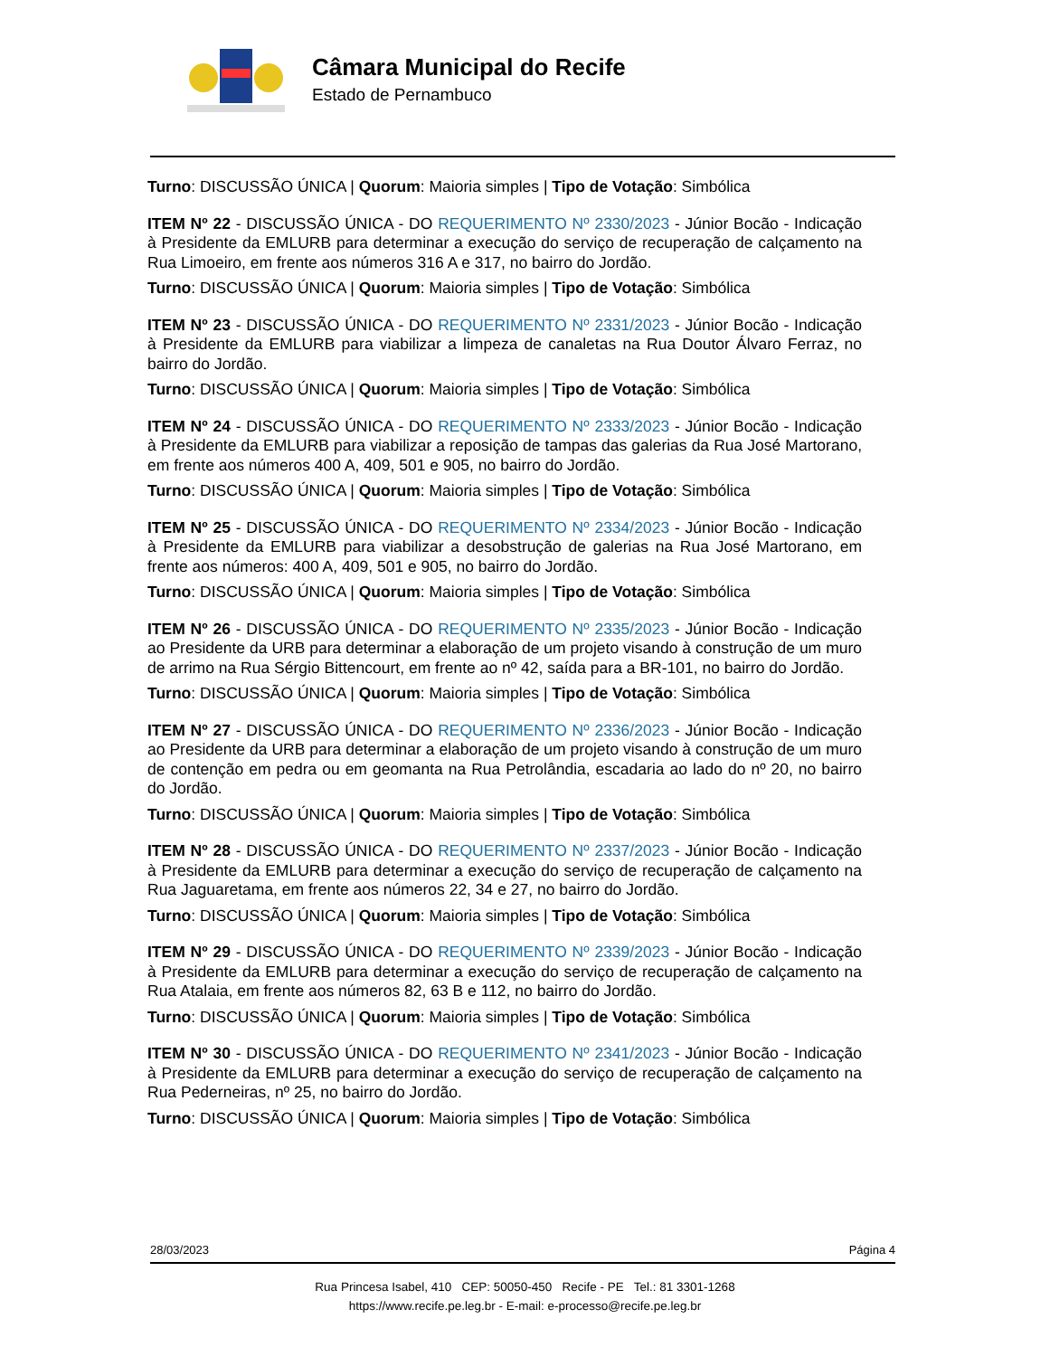Câmara Municipal do Recife
Estado de Pernambuco
Turno: DISCUSSÃO ÚNICA | Quorum: Maioria simples | Tipo de Votação: Simbólica
ITEM Nº 22 - DISCUSSÃO ÚNICA - DO REQUERIMENTO Nº 2330/2023 - Júnior Bocão - Indicação à Presidente da EMLURB para determinar a execução do serviço de recuperação de calçamento na Rua Limoeiro, em frente aos números 316 A e 317, no bairro do Jordão.
Turno: DISCUSSÃO ÚNICA | Quorum: Maioria simples | Tipo de Votação: Simbólica
ITEM Nº 23 - DISCUSSÃO ÚNICA - DO REQUERIMENTO Nº 2331/2023 - Júnior Bocão - Indicação à Presidente da EMLURB para viabilizar a limpeza de canaletas na Rua Doutor Álvaro Ferraz, no bairro do Jordão.
Turno: DISCUSSÃO ÚNICA | Quorum: Maioria simples | Tipo de Votação: Simbólica
ITEM Nº 24 - DISCUSSÃO ÚNICA - DO REQUERIMENTO Nº 2333/2023 - Júnior Bocão - Indicação à Presidente da EMLURB para viabilizar a reposição de tampas das galerias da Rua José Martorano, em frente aos números 400 A, 409, 501 e 905, no bairro do Jordão.
Turno: DISCUSSÃO ÚNICA | Quorum: Maioria simples | Tipo de Votação: Simbólica
ITEM Nº 25 - DISCUSSÃO ÚNICA - DO REQUERIMENTO Nº 2334/2023 - Júnior Bocão - Indicação à Presidente da EMLURB para viabilizar a desobstrução de galerias na Rua José Martorano, em frente aos números: 400 A, 409, 501 e 905, no bairro do Jordão.
Turno: DISCUSSÃO ÚNICA | Quorum: Maioria simples | Tipo de Votação: Simbólica
ITEM Nº 26 - DISCUSSÃO ÚNICA - DO REQUERIMENTO Nº 2335/2023 - Júnior Bocão - Indicação ao Presidente da URB para determinar a elaboração de um projeto visando à construção de um muro de arrimo na Rua Sérgio Bittencourt, em frente ao nº 42, saída para a BR-101, no bairro do Jordão.
Turno: DISCUSSÃO ÚNICA | Quorum: Maioria simples | Tipo de Votação: Simbólica
ITEM Nº 27 - DISCUSSÃO ÚNICA - DO REQUERIMENTO Nº 2336/2023 - Júnior Bocão - Indicação ao Presidente da URB para determinar a elaboração de um projeto visando à construção de um muro de contenção em pedra ou em geomanta na Rua Petrolândia, escadaria ao lado do nº 20, no bairro do Jordão.
Turno: DISCUSSÃO ÚNICA | Quorum: Maioria simples | Tipo de Votação: Simbólica
ITEM Nº 28 - DISCUSSÃO ÚNICA - DO REQUERIMENTO Nº 2337/2023 - Júnior Bocão - Indicação à Presidente da EMLURB para determinar a execução do serviço de recuperação de calçamento na Rua Jaguaretama, em frente aos números 22, 34 e 27, no bairro do Jordão.
Turno: DISCUSSÃO ÚNICA | Quorum: Maioria simples | Tipo de Votação: Simbólica
ITEM Nº 29 - DISCUSSÃO ÚNICA - DO REQUERIMENTO Nº 2339/2023 - Júnior Bocão - Indicação à Presidente da EMLURB para determinar a execução do serviço de recuperação de calçamento na Rua Atalaia, em frente aos números 82, 63 B e 112, no bairro do Jordão.
Turno: DISCUSSÃO ÚNICA | Quorum: Maioria simples | Tipo de Votação: Simbólica
ITEM Nº 30 - DISCUSSÃO ÚNICA - DO REQUERIMENTO Nº 2341/2023 - Júnior Bocão - Indicação à Presidente da EMLURB para determinar a execução do serviço de recuperação de calçamento na Rua Pederneiras, nº 25, no bairro do Jordão.
Turno: DISCUSSÃO ÚNICA | Quorum: Maioria simples | Tipo de Votação: Simbólica
28/03/2023 Página 4
Rua Princesa Isabel, 410 CEP: 50050-450 Recife - PE Tel.: 81 3301-1268
https://www.recife.pe.leg.br - E-mail: e-processo@recife.pe.leg.br